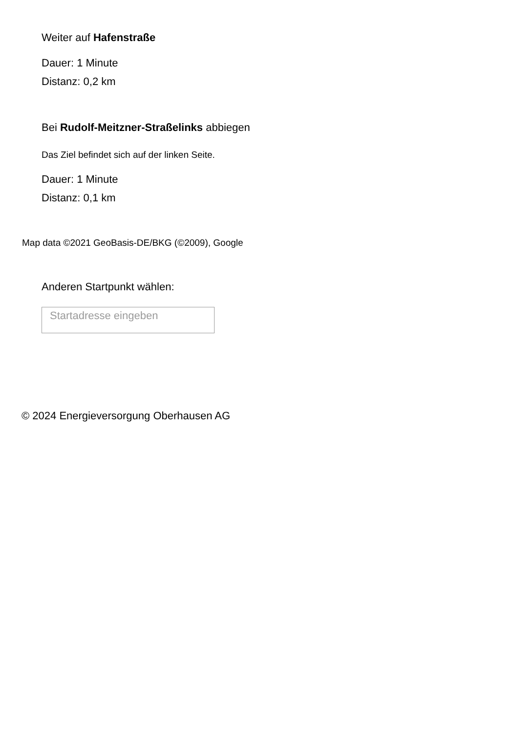Weiter auf Hafenstraße
Dauer: 1 Minute
Distanz: 0,2 km
Bei Rudolf-Meitzner-Straßelinks abbiegen
Das Ziel befindet sich auf der linken Seite.
Dauer: 1 Minute
Distanz: 0,1 km
Map data ©2021 GeoBasis-DE/BKG (©2009), Google
Anderen Startpunkt wählen:
Startadresse eingeben
© 2024 Energieversorgung Oberhausen AG